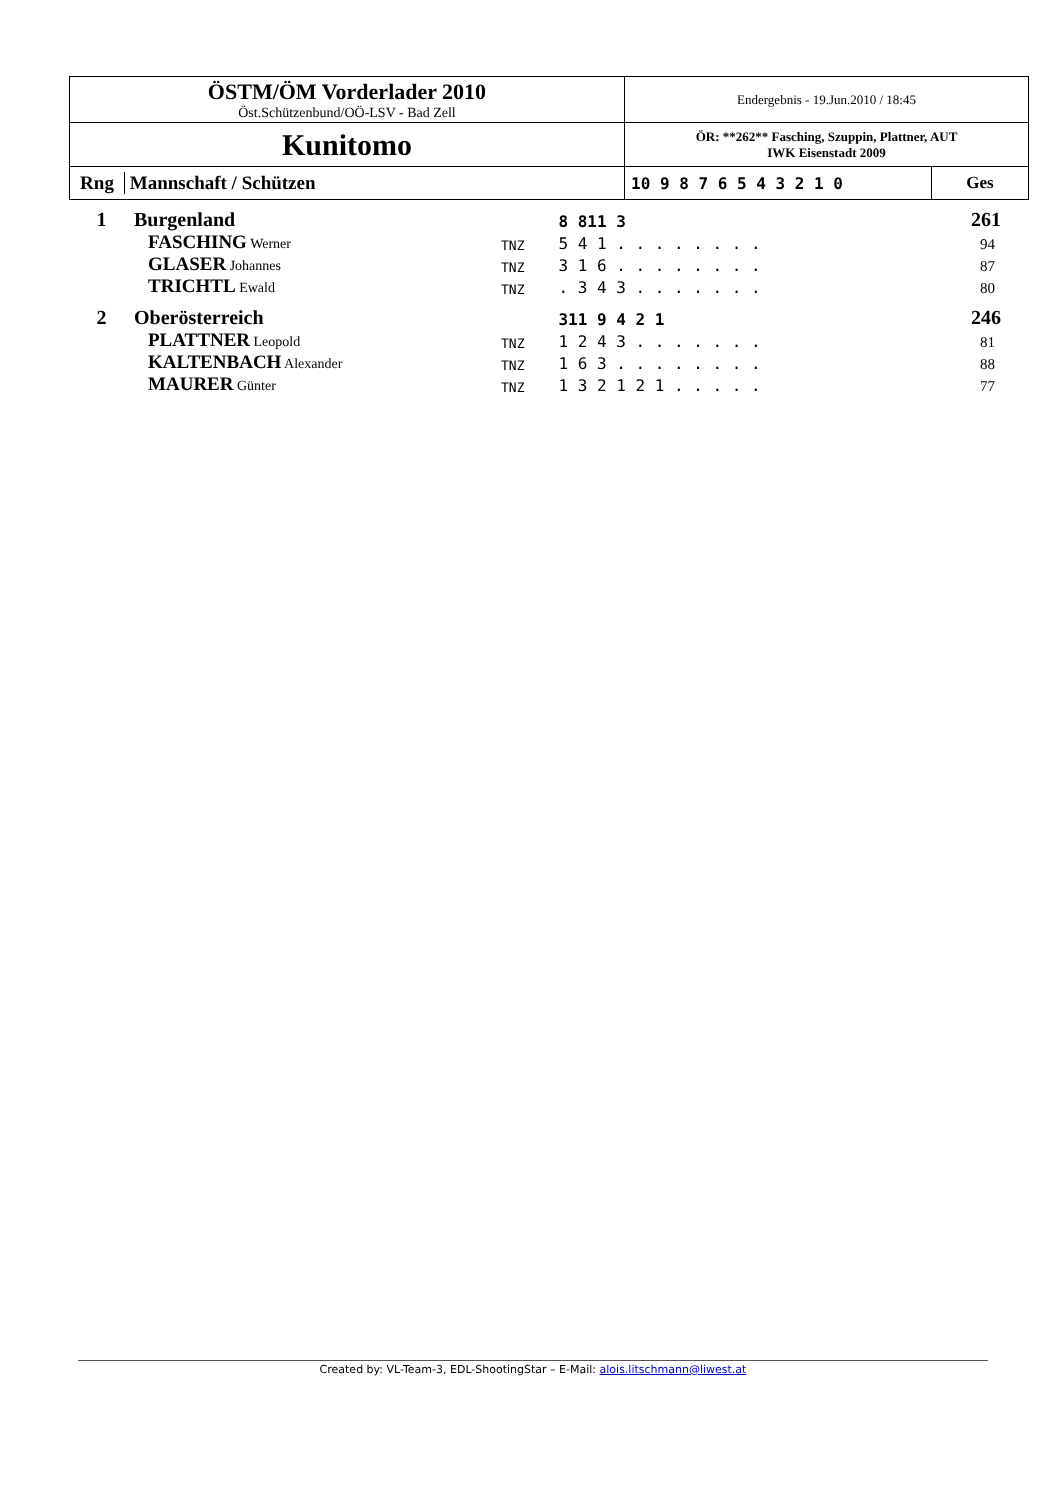| ÖSTM/ÖM Vorderlader 2010 Öst.Schützenbund/OÖ-LSV - Bad Zell | Endergebnis - 19.Jun.2010 / 18:45 | |
| Kunitomo | ÖR: **262** Fasching, Szuppin, Plattner, AUT IWK Eisenstadt 2009 | |
| Rng Mannschaft / Schützen | 10 9 8 7 6 5 4 3 2 1 0 | Ges |
| 1 | Burgenland | | 8 811 3 | 261 |
| | FASCHING Werner | TNZ | 5 4 1 . . . . . . . . | 94 |
| | GLASER Johannes | TNZ | 3 1 6 . . . . . . . . | 87 |
| | TRICHTL Ewald | TNZ | . 3 4 3 . . . . . . . | 80 |
| 2 | Oberösterreich | | 311 9 4 2 1 | 246 |
| | PLATTNER Leopold | TNZ | 1 2 4 3 . . . . . . . | 81 |
| | KALTENBACH Alexander | TNZ | 1 6 3 . . . . . . . . | 88 |
| | MAURER Günter | TNZ | 1 3 2 1 2 1 . . . . . | 77 |
Created by: VL-Team-3, EDL-ShootingStar – E-Mail: alois.litschmann@liwest.at